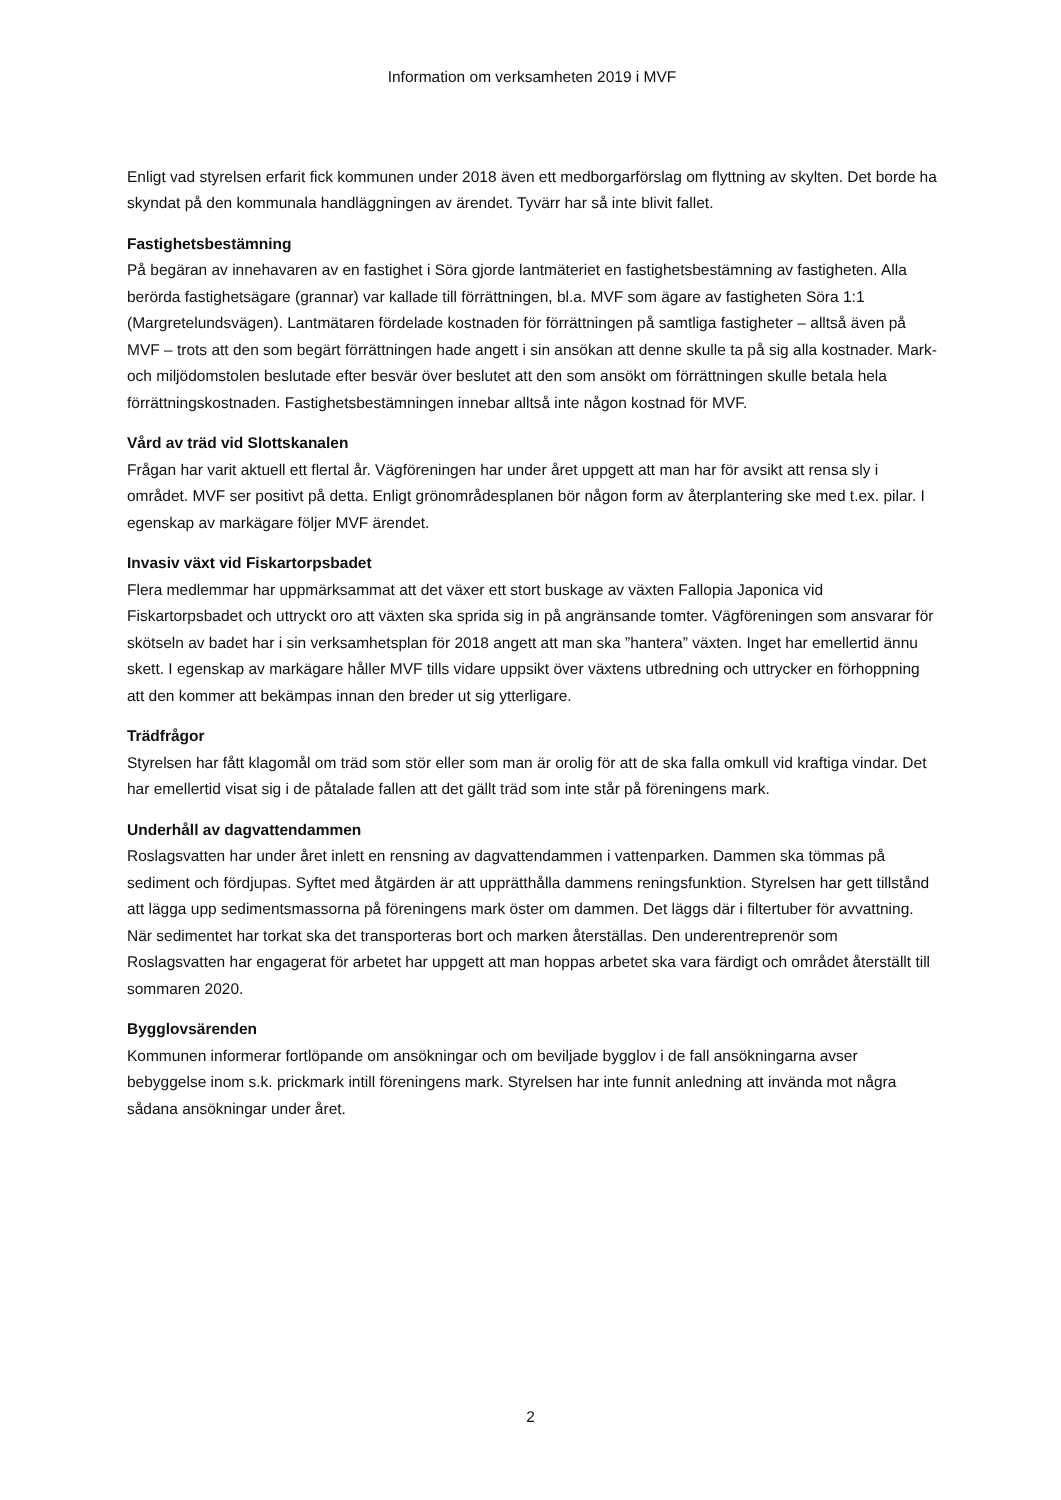Information om verksamheten 2019 i MVF
Enligt vad styrelsen erfarit fick kommunen under 2018 även ett medborgarförslag om flyttning av skylten. Det borde ha skyndat på den kommunala handläggningen av ärendet. Tyvärr har så inte blivit fallet.
Fastighetsbestämning
På begäran av innehavaren av en fastighet i Söra gjorde lantmäteriet en fastighetsbestämning av fastigheten. Alla berörda fastighetsägare (grannar) var kallade till förrättningen, bl.a. MVF som ägare av fastigheten Söra 1:1 (Margretelundsvägen). Lantmätaren fördelade kostnaden för förrättningen på samtliga fastigheter – alltså även på MVF – trots att den som begärt förrättningen hade angett i sin ansökan att denne skulle ta på sig alla kostnader. Mark- och miljödomstolen beslutade efter besvär över beslutet att den som ansökt om förrättningen skulle betala hela förrättningskostnaden. Fastighetsbestämningen innebar alltså inte någon kostnad för MVF.
Vård av träd vid Slottskanalen
Frågan har varit aktuell ett flertal år. Vägföreningen har under året uppgett att man har för avsikt att rensa sly i området. MVF ser positivt på detta. Enligt grönområdesplanen bör någon form av återplantering ske med t.ex. pilar. I egenskap av markägare följer MVF ärendet.
Invasiv växt vid Fiskartorpsbadet
Flera medlemmar har uppmärksammat att det växer ett stort buskage av växten Fallopia Japonica vid Fiskartorpsbadet och uttryckt oro att växten ska sprida sig in på angränsande tomter. Vägföreningen som ansvarar för skötseln av badet har i sin verksamhetsplan för 2018 angett att man ska ”hantera” växten. Inget har emellertid ännu skett. I egenskap av markägare håller MVF tills vidare uppsikt över växtens utbredning och uttrycker en förhoppning att den kommer att bekämpas innan den breder ut sig ytterligare.
Trädfrågor
Styrelsen har fått klagomål om träd som stör eller som man är orolig för att de ska falla omkull vid kraftiga vindar. Det har emellertid visat sig i de påtalade fallen att det gällt träd som inte står på föreningens mark.
Underhåll av dagvattendammen
Roslagsvatten har under året inlett en rensning av dagvattendammen i vattenparken. Dammen ska tömmas på sediment och fördjupas. Syftet med åtgärden är att upprätthålla dammens reningsfunktion. Styrelsen har gett tillstånd att lägga upp sedimentsmassorna på föreningens mark öster om dammen. Det läggs där i filtertuber för avvattning. När sedimentet har torkat ska det transporteras bort och marken återställas. Den underentreprenör som Roslagsvatten har engagerat för arbetet har uppgett att man hoppas arbetet ska vara färdigt och området återställt till sommaren 2020.
Bygglovsärenden
Kommunen informerar fortlöpande om ansökningar och om beviljade bygglov i de fall ansökningarna avser bebyggelse inom s.k. prickmark intill föreningens mark. Styrelsen har inte funnit anledning att invända mot några sådana ansökningar under året.
2